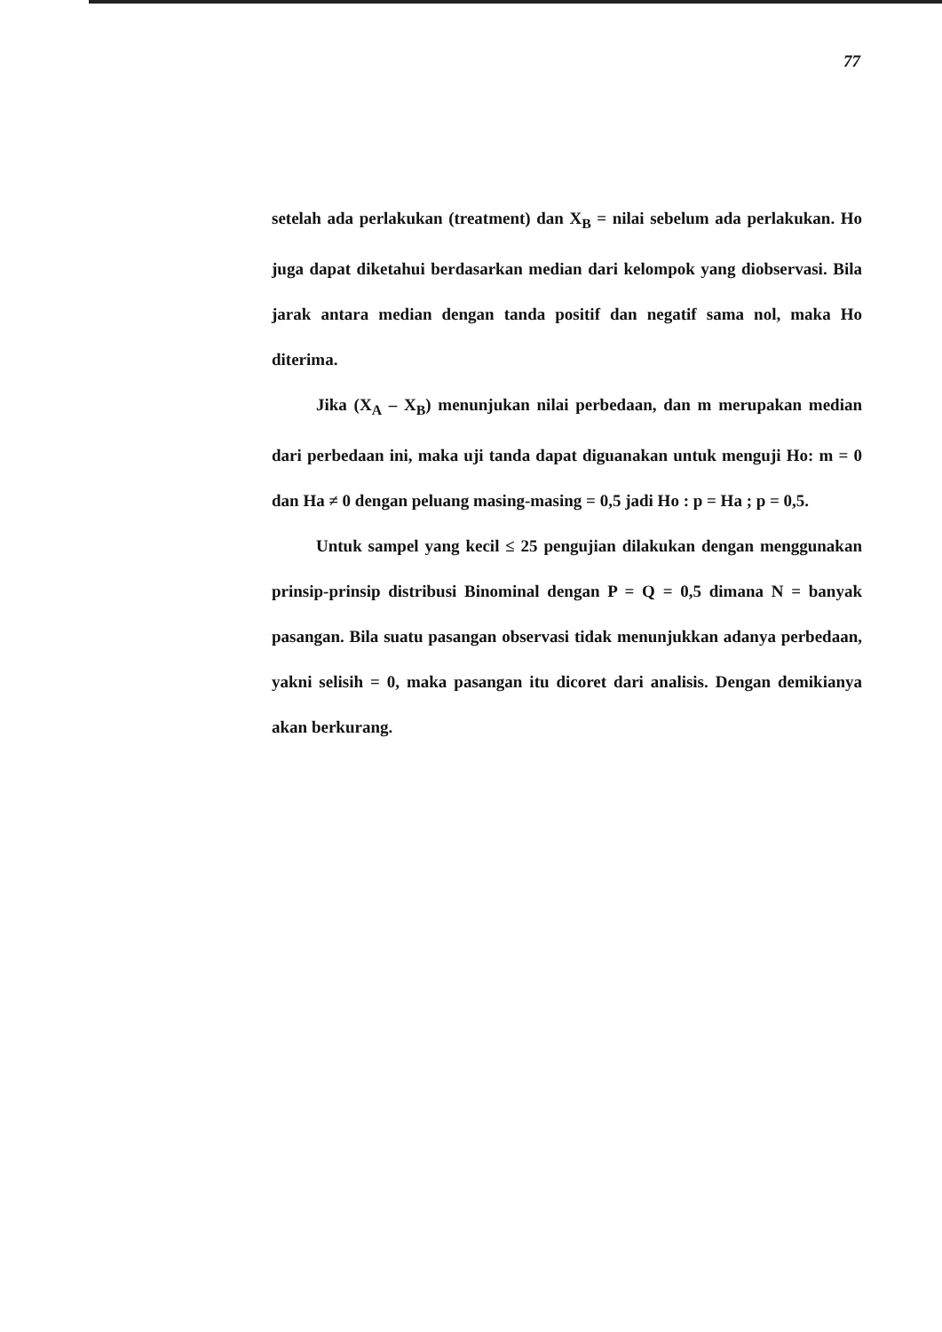77
setelah ada perlakukan (treatment) dan X<sub>B</sub> = nilai sebelum ada perlakukan. Ho juga dapat diketahui berdasarkan median dari kelompok yang diobservasi. Bila jarak antara median dengan tanda positif dan negatif sama nol, maka Ho diterima.
Jika (X<sub>A</sub> – X<sub>B</sub>) menunjukan nilai perbedaan, dan m merupakan median dari perbedaan ini, maka uji tanda dapat diguanakan untuk menguji Ho: m = 0 dan Ha ≠ 0 dengan peluang masing-masing = 0,5 jadi Ho : p = Ha ; p = 0,5.
Untuk sampel yang kecil ≤ 25 pengujian dilakukan dengan menggunakan prinsip-prinsip distribusi Binominal dengan P = Q = 0,5 dimana N = banyak pasangan. Bila suatu pasangan observasi tidak menunjukkan adanya perbedaan, yakni selisih = 0, maka pasangan itu dicoret dari analisis. Dengan demikianya akan berkurang.